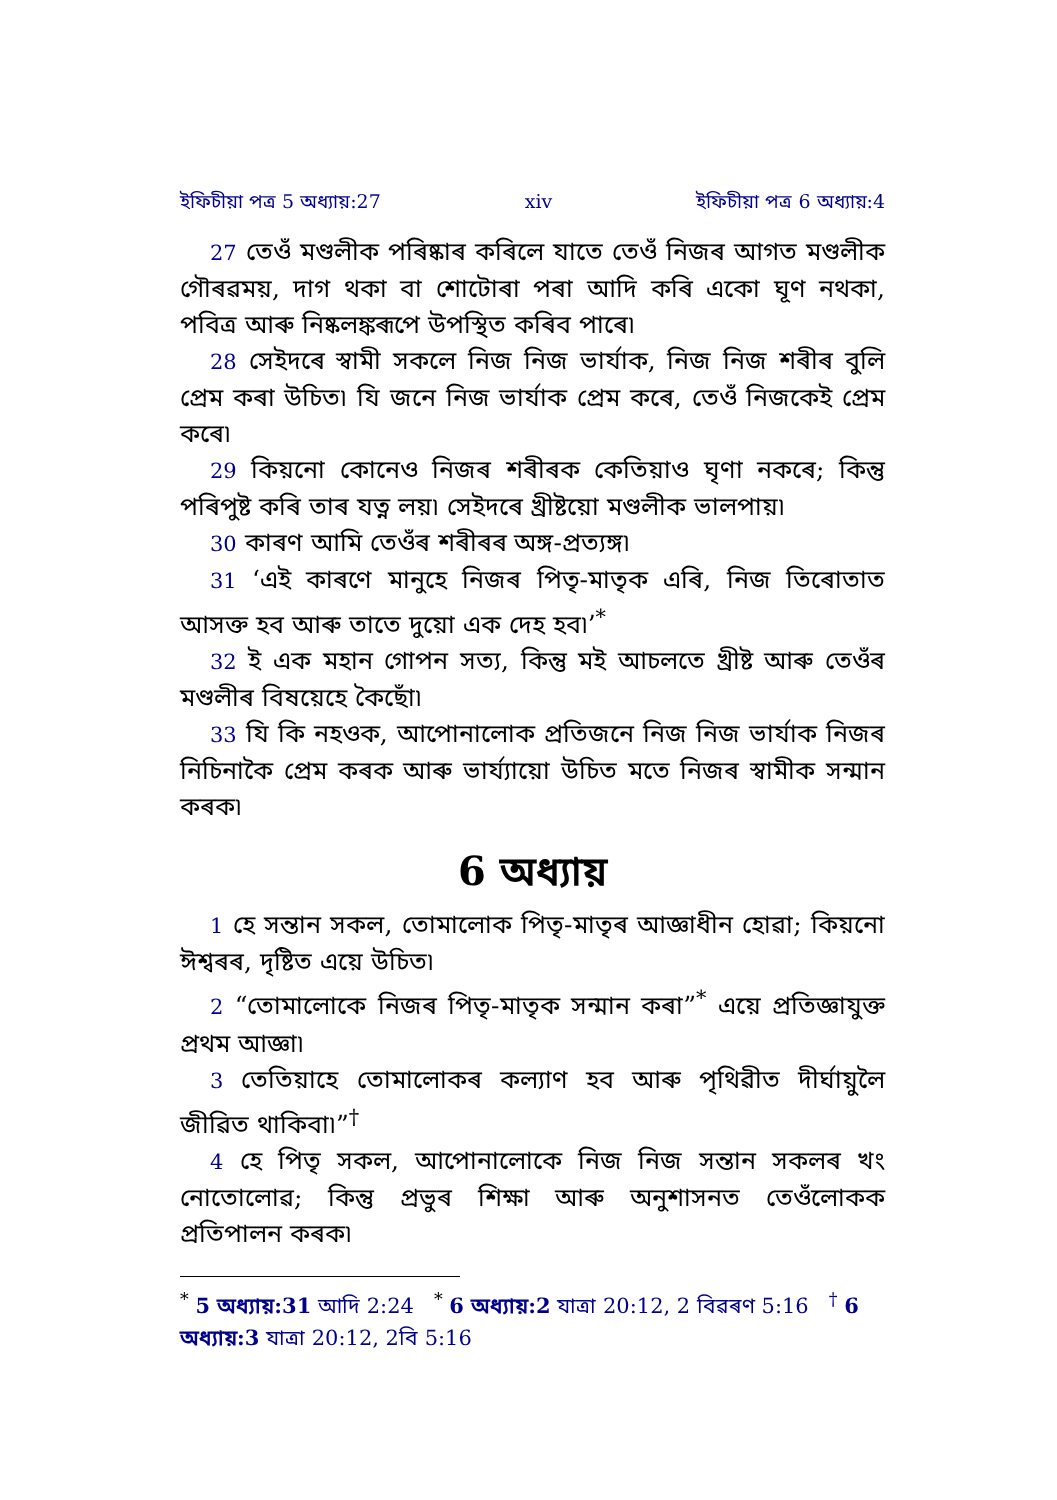ইফিচীয়া পত্ৰ 5 অধ্যায়:27 xiv ইফিচীয়া পত্ৰ 6 অধ্যায়:4
27 তেওঁ মণ্ডলীক পৰিষ্কাৰ কৰিলে যাতে তেওঁ নিজৰ আগত মণ্ডলীক গৌৰৱময়, দাগ থকা বা শোটোৰা পৰা আদি কৰি একো ঘূণ নথকা, পবিত্ৰ আৰু নিষ্কলঙ্কৰূপে উপস্থিত কৰিব পাৰে৷
28 সেইদৰে স্বামী সকলে নিজ নিজ ভাৰ্যাক, নিজ নিজ শৰীৰ বুলি প্ৰেম কৰা উচিত৷ যি জনে নিজ ভাৰ্যাক প্ৰেম কৰে, তেওঁ নিজকেই প্ৰেম কৰে৷
29 কিয়নো কোনেও নিজৰ শৰীৰক কেতিয়াও ঘৃণা নকৰে; কিন্তু পৰিপুষ্ট কৰি তাৰ যত্ন লয়৷ সেইদৰে খ্ৰীষ্টয়ো মণ্ডলীক ভালপায়৷
30 কাৰণ আমি তেওঁৰ শৰীৰৰ অঙ্গ-প্ৰত্যঙ্গ৷
31 ‘এই কাৰণে মানুহে নিজৰ পিতৃ-মাতৃক এৰি, নিজ তিৰোতাত আসক্ত হব আৰু তাতে দুয়ো এক দেহ হব৷’<sup>*</sup>
32 ই এক মহান গোপন সত্য, কিন্তু মই আচলতে খ্ৰীষ্ট আৰু তেওঁৰ মণ্ডলীৰ বিষয়েহে কৈছোঁ৷
33 যি কি নহওক, আপোনালোক প্ৰতিজনে নিজ নিজ ভাৰ্যাক নিজৰ নিচিনাকৈ প্ৰেম কৰক আৰু ভাৰ্য্যায়ো উচিত মতে নিজৰ স্বামীক সন্মান কৰক৷
6 অধ্যায়
1 হে সন্তান সকল, তোমালোক পিতৃ-মাতৃৰ আজ্ঞাধীন হোৱা; কিয়নো ঈশ্বৰৰ, দৃষ্টিত এয়ে উচিত৷
2 “তোমালোকে নিজৰ পিতৃ-মাতৃক সন্মান কৰা”<sup>*</sup> এয়ে প্ৰতিজ্ঞাযুক্ত প্ৰথম আজ্ঞা৷
3 তেতিয়াহে তোমালোকৰ কল্যাণ হব আৰু পৃথিৱীত দীৰ্ঘায়ুলৈ জীৱিত থাকিবা৷”<sup>†</sup>
4 হে পিতৃ সকল, আপোনালোকে নিজ নিজ সন্তান সকলৰ খং নোতোলোৱ; কিন্তু প্ৰভুৰ শিক্ষা আৰু অনুশাসনত তেওঁলোকক প্ৰতিপালন কৰক৷
<sup>*</sup> 5 অধ্যায়:31 আদি 2:24 <sup>*</sup> 6 অধ্যায়:2 যাত্ৰা 20:12, 2 বিৱৰণ 5:16 <sup>†</sup> 6 অধ্যায়:3 যাত্ৰা 20:12, 2বি 5:16